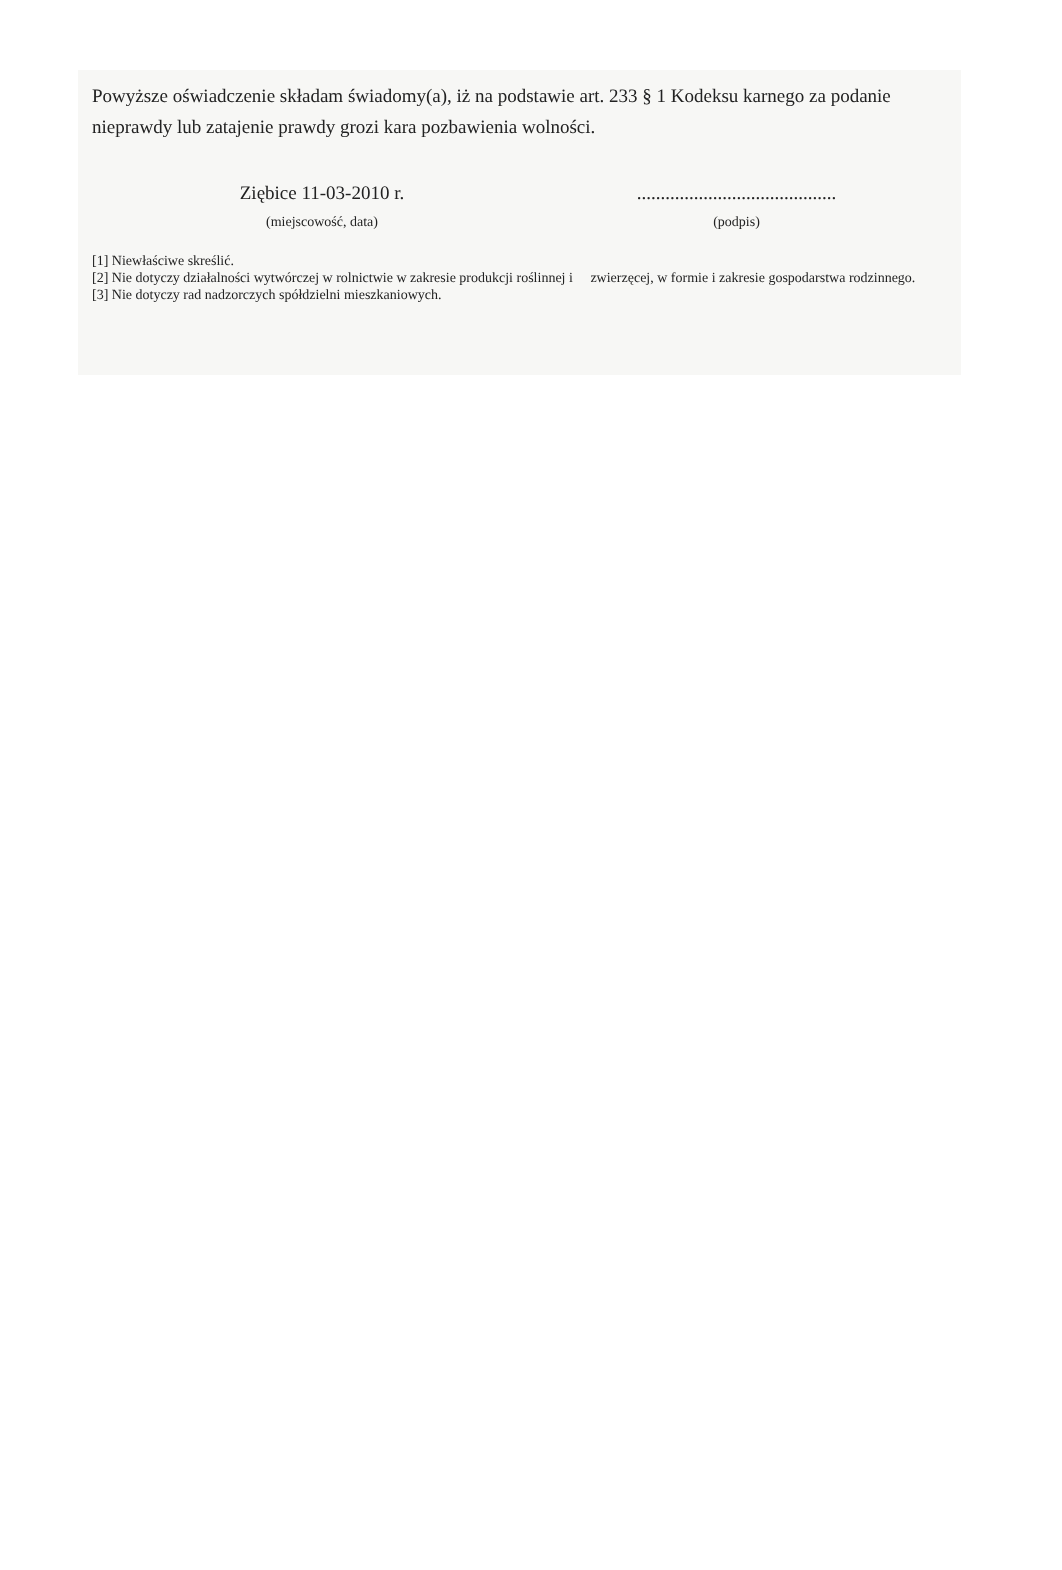Powyższe oświadczenie składam świadomy(a), iż na podstawie art. 233 § 1 Kodeksu karnego za podanie nieprawdy lub zatajenie prawdy grozi kara pozbawienia wolności.
Ziębice 11-03-2010 r.
(miejscowość, data)
..........................................
(podpis)
[1] Niewłaściwe skreślić.
[2] Nie dotyczy działalności wytwórczej w rolnictwie w zakresie produkcji roślinnej i zwierzęcej, w formie i zakresie gospodarstwa rodzinnego.
[3] Nie dotyczy rad nadzorczych spółdzielni mieszkaniowych.